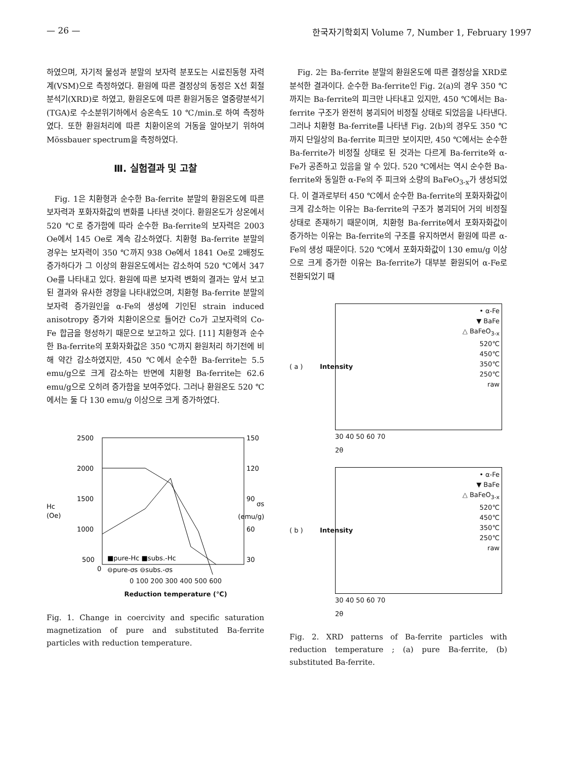— 26 — 한국자기학회지 Volume 7, Number 1, February 1997
하였으며, 자기적 물성과 분말의 보자력 분포도는 시료진동형 자력계(VSM)으로 측정하였다. 환원에 따른 결정상의 동정은 X선 회절분석기(XRD)로 하였고, 환원온도에 따른 환원거동은 열중량분석기(TGA)로 수소분위기하에서 승온속도 10 ℃/min.로 하여 측정하였다. 또한 환원처리에 따른 치환이온의 거동을 알아보기 위하여 Mössbauer spectrum을 측정하였다.
Ⅲ. 실험결과 및 고찰
Fig. 1은 치환형과 순수한 Ba-ferrite 분말의 환원온도에 따른 보자력과 포화자화값의 변화를 나타낸 것이다. 환원온도가 상온에서 520 ℃로 증가함에 따라 순수한 Ba-ferrite의 보자력은 2003 Oe에서 145 Oe로 계속 감소하였다. 치환형 Ba-ferrite 분말의 경우는 보자력이 350 ℃까지 938 Oe에서 1841 Oe로 2배정도 증가하다가 그 이상의 환원온도에서는 감소하여 520 ℃에서 347 Oe를 나타내고 있다. 환원에 따른 보자력 변화의 결과는 앞서 보고된 결과와 유사한 경향을 나타내었으며, 치환형 Ba-ferrite 분말의 보자력 증가원인을 α-Fe의 생성에 기인된 strain induced anisotropy 증가와 치환이온으로 들어간 Co가 고보자력의 Co-Fe 합금을 형성하기 때문으로 보고하고 있다. [11] 치환형과 순수한 Ba-ferrite의 포화자화값은 350 ℃까지 환원처리 하기전에 비해 약간 감소하였지만, 450 ℃에서 순수한 Ba-ferrite는 5.5 emu/g으로 크게 감소하는 반면에 치환형 Ba-ferrite는 62.6 emu/g으로 오히려 증가함을 보여주었다. 그러나 환원온도 520 ℃에서는 둘 다 130 emu/g 이상으로 크게 증가하였다.
2500
2000
1500
1000
500
0
Hc
(Oe)
150
120
90
60
30
σs
(emu/g)
■pure-Hc ■subs.-Hc
⊖pure-σs ⊖subs.-σs
0 100 200 300 400 500 600
Reduction temperature (℃)
Fig. 1. Change in coercivity and specific saturation magnetization of pure and substituted Ba-ferrite particles with reduction temperature.
Fig. 2는 Ba-ferrite 분말의 환원온도에 따른 결정상을 XRD로 분석한 결과이다. 순수한 Ba-ferrite인 Fig. 2(a)의 경우 350 ℃까지는 Ba-ferrite의 피크만 나타내고 있지만, 450 ℃에서는 Ba-ferrite 구조가 완전히 붕괴되어 비정질 상태로 되었음을 나타낸다. 그러나 치환형 Ba-ferrite를 나타낸 Fig. 2(b)의 경우도 350 ℃까지 단일상의 Ba-ferrite 피크만 보이지만, 450 ℃에서는 순수한 Ba-ferrite가 비정질 상태로 된 것과는 다르게 Ba-ferrite와 α-Fe가 공존하고 있음을 알 수 있다. 520 ℃에서는 역시 순수한 Ba-ferrite와 동일한 α-Fe의 주 피크와 소량의 BaFeO<sub>3-x</sub>가 생성되었다. 이 결과로부터 450 ℃에서 순수한 Ba-ferrite의 포화자화값이 크게 감소하는 이유는 Ba-ferrite의 구조가 붕괴되어 거의 비정질 상태로 존재하기 때문이며, 치환형 Ba-ferrite에서 포화자화값이 증가하는 이유는 Ba-ferrite의 구조를 유지하면서 환원에 따른 α-Fe의 생성 때문이다. 520 ℃에서 포화자화값이 130 emu/g 이상으로 크게 증가한 이유는 Ba-ferrite가 대부분 환원되어 α-Fe로 전환되었기 때
( a )
Intensity
• α-Fe
▼ BaFe
△ BaFeO<sub>3-x</sub>
520℃
450℃
350℃
250℃
raw
30 40 50 60 70
2θ
( b )
Intensity
• α-Fe
▼ BaFe
△ BaFeO<sub>3-x</sub>
520℃
450℃
350℃
250℃
raw
30 40 50 60 70
2θ
Fig. 2. XRD patterns of Ba-ferrite particles with reduction temperature ; (a) pure Ba-ferrite, (b) substituted Ba-ferrite.